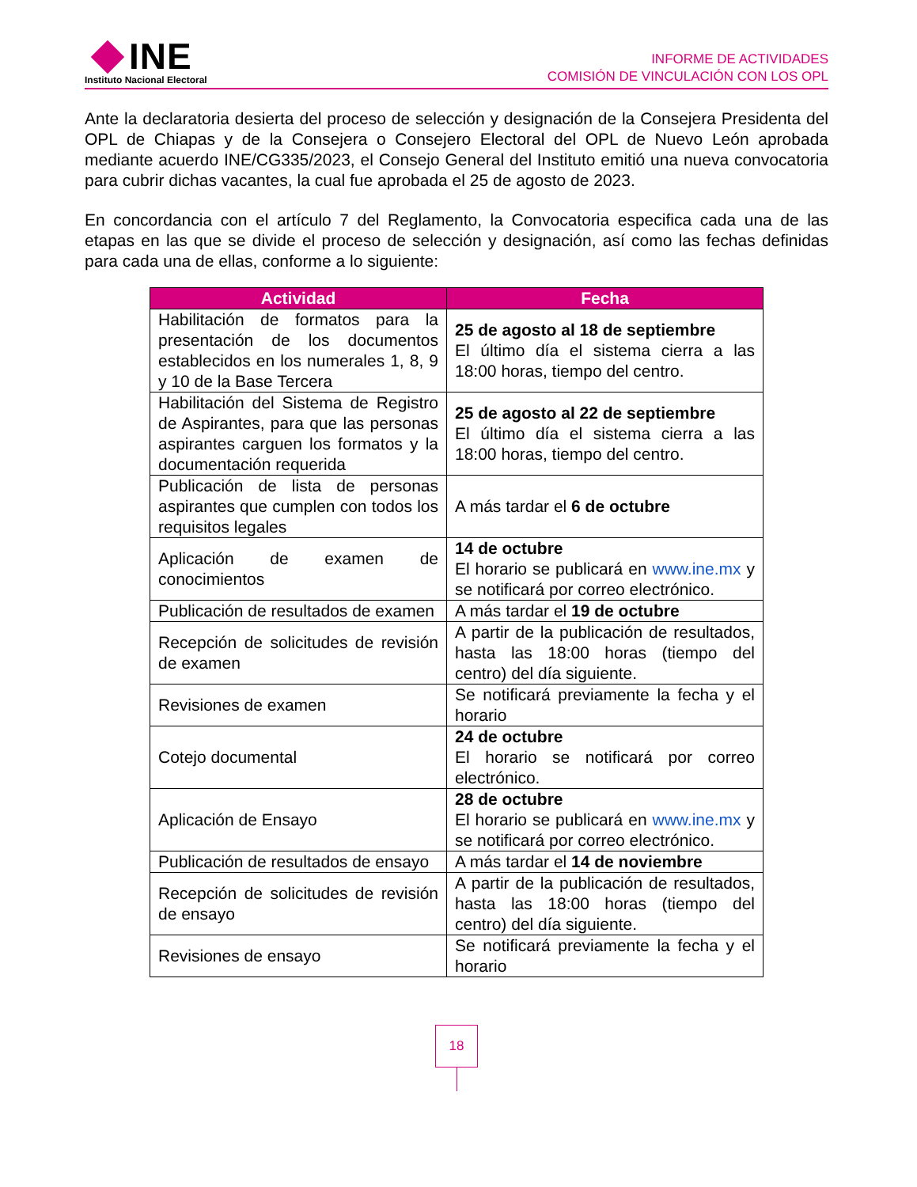INE
Instituto Nacional Electoral
INFORME DE ACTIVIDADES
COMISIÓN DE VINCULACIÓN CON LOS OPL
Ante la declaratoria desierta del proceso de selección y designación de la Consejera Presidenta del OPL de Chiapas y de la Consejera o Consejero Electoral del OPL de Nuevo León aprobada mediante acuerdo INE/CG335/2023, el Consejo General del Instituto emitió una nueva convocatoria para cubrir dichas vacantes, la cual fue aprobada el 25 de agosto de 2023.
En concordancia con el artículo 7 del Reglamento, la Convocatoria especifica cada una de las etapas en las que se divide el proceso de selección y designación, así como las fechas definidas para cada una de ellas, conforme a lo siguiente:
| Actividad | Fecha |
| --- | --- |
| Habilitación de formatos para la presentación de los documentos establecidos en los numerales 1, 8, 9 y 10 de la Base Tercera | 25 de agosto al 18 de septiembre El último día el sistema cierra a las 18:00 horas, tiempo del centro. |
| Habilitación del Sistema de Registro de Aspirantes, para que las personas aspirantes carguen los formatos y la documentación requerida | 25 de agosto al 22 de septiembre El último día el sistema cierra a las 18:00 horas, tiempo del centro. |
| Publicación de lista de personas aspirantes que cumplen con todos los requisitos legales | A más tardar el 6 de octubre |
| Aplicación de examen de conocimientos | 14 de octubre El horario se publicará en www.ine.mx y se notificará por correo electrónico. |
| Publicación de resultados de examen | A más tardar el 19 de octubre |
| Recepción de solicitudes de revisión de examen | A partir de la publicación de resultados, hasta las 18:00 horas (tiempo del centro) del día siguiente. |
| Revisiones de examen | Se notificará previamente la fecha y el horario |
| Cotejo documental | 24 de octubre El horario se notificará por correo electrónico. |
| Aplicación de Ensayo | 28 de octubre El horario se publicará en www.ine.mx y se notificará por correo electrónico. |
| Publicación de resultados de ensayo | A más tardar el 14 de noviembre |
| Recepción de solicitudes de revisión de ensayo | A partir de la publicación de resultados, hasta las 18:00 horas (tiempo del centro) del día siguiente. |
| Revisiones de ensayo | Se notificará previamente la fecha y el horario |
18